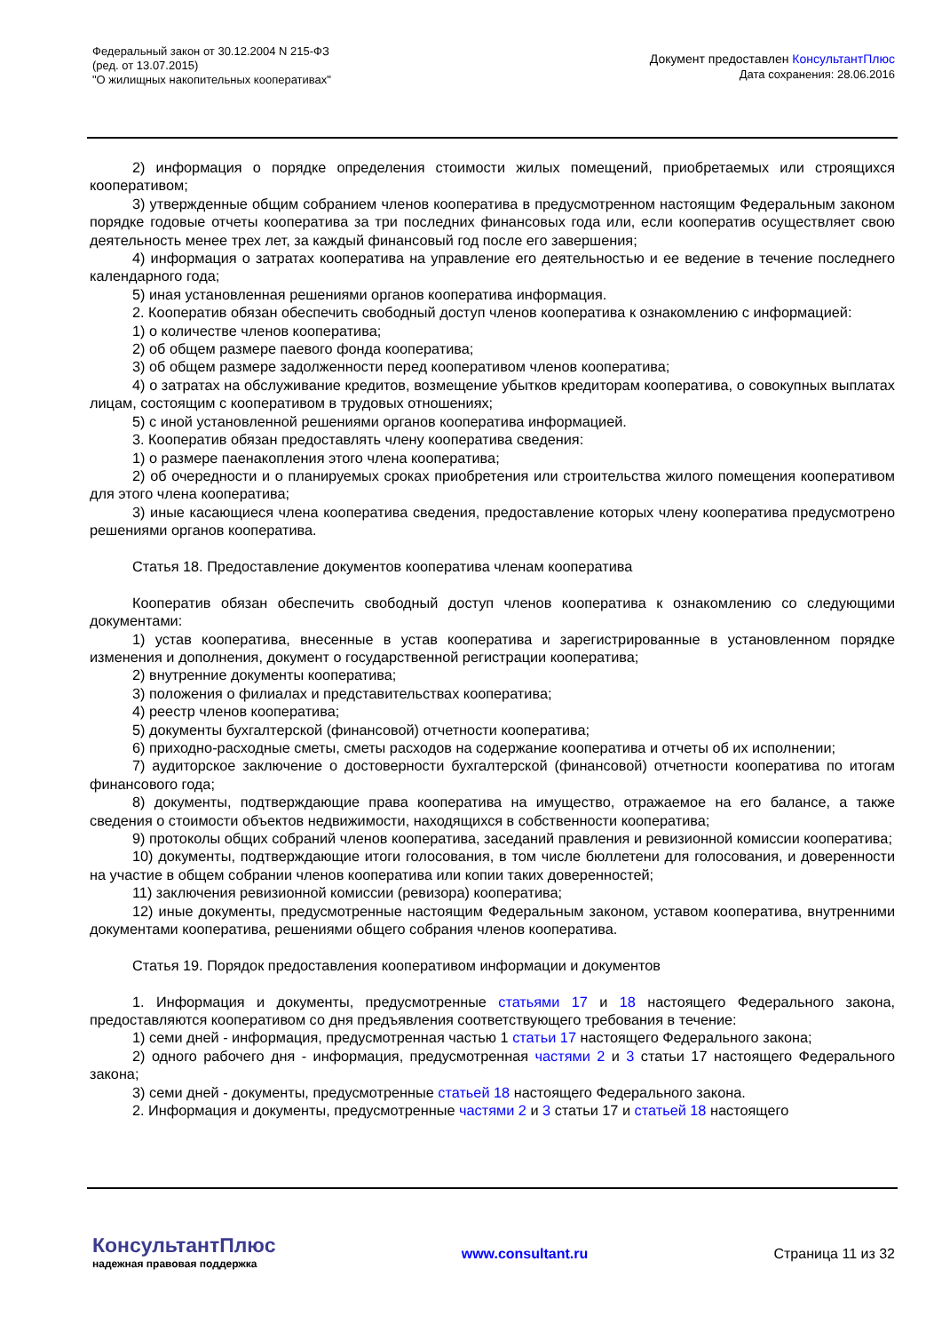Федеральный закон от 30.12.2004 N 215-ФЗ
(ред. от 13.07.2015)
"О жилищных накопительных кооперативах"
Документ предоставлен КонсультантПлюс
Дата сохранения: 28.06.2016
2) информация о порядке определения стоимости жилых помещений, приобретаемых или строящихся кооперативом;
3) утвержденные общим собранием членов кооператива в предусмотренном настоящим Федеральным законом порядке годовые отчеты кооператива за три последних финансовых года или, если кооператив осуществляет свою деятельность менее трех лет, за каждый финансовый год после его завершения;
4) информация о затратах кооператива на управление его деятельностью и ее ведение в течение последнего календарного года;
5) иная установленная решениями органов кооператива информация.
2. Кооператив обязан обеспечить свободный доступ членов кооператива к ознакомлению с информацией:
1) о количестве членов кооператива;
2) об общем размере паевого фонда кооператива;
3) об общем размере задолженности перед кооперативом членов кооператива;
4) о затратах на обслуживание кредитов, возмещение убытков кредиторам кооператива, о совокупных выплатах лицам, состоящим с кооперативом в трудовых отношениях;
5) с иной установленной решениями органов кооператива информацией.
3. Кооператив обязан предоставлять члену кооператива сведения:
1) о размере паенакопления этого члена кооператива;
2) об очередности и о планируемых сроках приобретения или строительства жилого помещения кооперативом для этого члена кооператива;
3) иные касающиеся члена кооператива сведения, предоставление которых члену кооператива предусмотрено решениями органов кооператива.
Статья 18. Предоставление документов кооператива членам кооператива
Кооператив обязан обеспечить свободный доступ членов кооператива к ознакомлению со следующими документами:
1) устав кооператива, внесенные в устав кооператива и зарегистрированные в установленном порядке изменения и дополнения, документ о государственной регистрации кооператива;
2) внутренние документы кооператива;
3) положения о филиалах и представительствах кооператива;
4) реестр членов кооператива;
5) документы бухгалтерской (финансовой) отчетности кооператива;
6) приходно-расходные сметы, сметы расходов на содержание кооператива и отчеты об их исполнении;
7) аудиторское заключение о достоверности бухгалтерской (финансовой) отчетности кооператива по итогам финансового года;
8) документы, подтверждающие права кооператива на имущество, отражаемое на его балансе, а также сведения о стоимости объектов недвижимости, находящихся в собственности кооператива;
9) протоколы общих собраний членов кооператива, заседаний правления и ревизионной комиссии кооператива;
10) документы, подтверждающие итоги голосования, в том числе бюллетени для голосования, и доверенности на участие в общем собрании членов кооператива или копии таких доверенностей;
11) заключения ревизионной комиссии (ревизора) кооператива;
12) иные документы, предусмотренные настоящим Федеральным законом, уставом кооператива, внутренними документами кооператива, решениями общего собрания членов кооператива.
Статья 19. Порядок предоставления кооперативом информации и документов
1. Информация и документы, предусмотренные статьями 17 и 18 настоящего Федерального закона, предоставляются кооперативом со дня предъявления соответствующего требования в течение:
1) семи дней - информация, предусмотренная частью 1 статьи 17 настоящего Федерального закона;
2) одного рабочего дня - информация, предусмотренная частями 2 и 3 статьи 17 настоящего Федерального закона;
3) семи дней - документы, предусмотренные статьей 18 настоящего Федерального закона.
2. Информация и документы, предусмотренные частями 2 и 3 статьи 17 и статьей 18 настоящего
КонсультантПлюс
надежная правовая поддержка
www.consultant.ru Страница 11 из 32